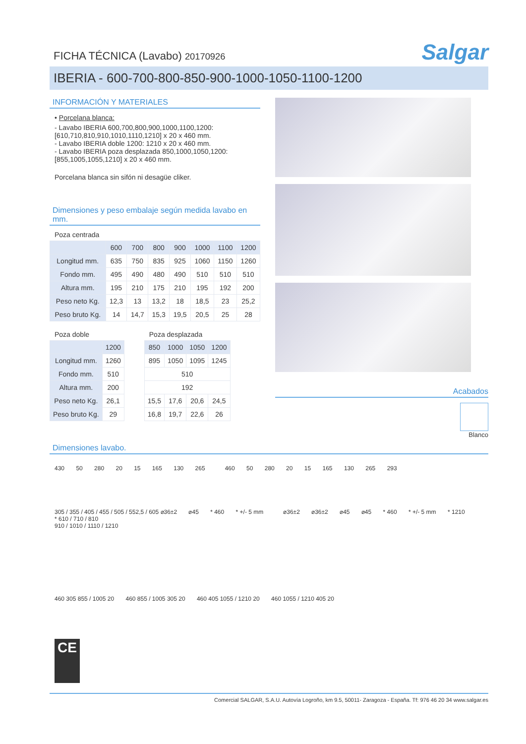FICHA TÉCNICA (Lavabo) 20170926
Salgar
IBERIA - 600-700-800-850-900-1000-1050-1100-1200
INFORMACIÓN Y MATERIALES
• Porcelana blanca:
- Lavabo IBERIA 600,700,800,900,1000,1100,1200:
[610,710,810,910,1010,1110,1210] x 20 x 460 mm.
- Lavabo IBERIA doble 1200: 1210 x 20 x 460 mm.
- Lavabo IBERIA poza desplazada 850,1000,1050,1200:
[855,1005,1055,1210] x 20 x 460 mm.
Porcelana blanca sin sifón ni desagüe cliker.
Dimensiones y peso embalaje según medida lavabo en mm.
Poza centrada
| | 600 | 700 | 800 | 900 | 1000 | 1100 | 1200 |
| --- | --- | --- | --- | --- | --- | --- | --- |
| Longitud mm. | 635 | 750 | 835 | 925 | 1060 | 1150 | 1260 |
| Fondo mm. | 495 | 490 | 480 | 490 | 510 | 510 | 510 |
| Altura mm. | 195 | 210 | 175 | 210 | 195 | 192 | 200 |
| Peso neto Kg. | 12,3 | 13 | 13,2 | 18 | 18,5 | 23 | 25,2 |
| Peso bruto Kg. | 14 | 14,7 | 15,3 | 19,5 | 20,5 | 25 | 28 |
Poza doble
| | 1200 |
| --- | --- |
| Longitud mm. | 1260 |
| Fondo mm. | 510 |
| Altura mm. | 200 |
| Peso neto Kg. | 26,1 |
| Peso bruto Kg. | 29 |
Poza desplazada
| 850 | 1000 | 1050 | 1200 |
| --- | --- | --- | --- |
| 895 | 1050 | 1095 | 1245 |
| 510 | | | |
| 192 | | | |
| 15,5 | 17,6 | 20,6 | 24,5 |
| 16,8 | 19,7 | 22,6 | 26 |
Acabados
Blanco
Dimensiones lavabo.
430 50 280 20 15 165 130 265
460 50 280 20 15 165 130 265 293
305 / 355 / 405 / 455 / 505 / 552,5 / 605 ⌀36±2 ⌀45 * 460 * +/- 5 mm
* 610 / 710 / 810
910 / 1010 / 1110 / 1210
⌀36±2 ⌀36±2 ⌀45 ⌀45 * 460 * +/- 5 mm * 1210
460 305 855 / 1005 20 460 855 / 1005 305 20 460 405 1055 / 1210 20 460 1055 / 1210 405 20
CE
Comercial SALGAR, S.A.U. Autovía Logroño, km 9.5, 50011- Zaragoza - España. Tf: 976 46 20 34 www.salgar.es